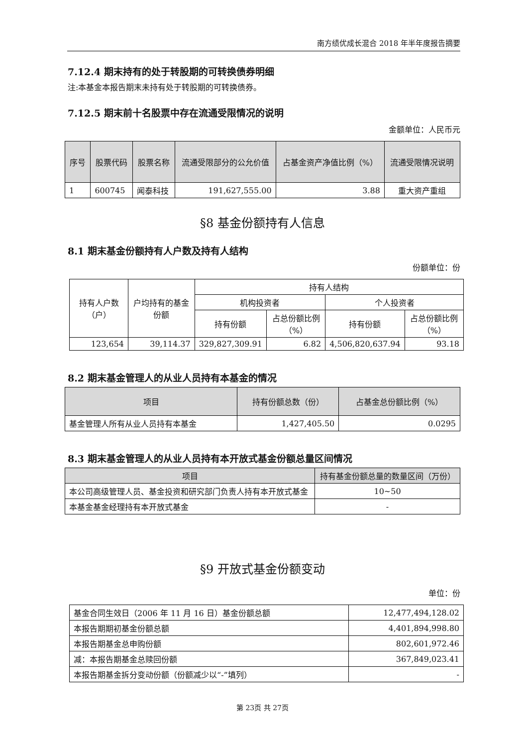南方绩优成长混合 2018 年半年度报告摘要
7.12.4 期末持有的处于转股期的可转换债券明细
注:本基金本报告期末未持有处于转股期的可转换债券。
7.12.5 期末前十名股票中存在流通受限情况的说明
金额单位：人民币元
| 序号 | 股票代码 | 股票名称 | 流通受限部分的公允价值 | 占基金资产净值比例（%） | 流通受限情况说明 |
| --- | --- | --- | --- | --- | --- |
| 1 | 600745 | 闻泰科技 | 191,627,555.00 | 3.88 | 重大资产重组 |
§8 基金份额持有人信息
8.1 期末基金份额持有人户数及持有人结构
份额单位：份
| 持有人户数（户） | 户均持有的基金份额 | 持有人结构 | | | |
| | | 机构投资者 | | 个人投资者 | |
| | | 持有份额 | 占总份额比例（%） | 持有份额 | 占总份额比例（%） |
| 123,654 | 39,114.37 | 329,827,309.91 | 6.82 | 4,506,820,637.94 | 93.18 |
8.2 期末基金管理人的从业人员持有本基金的情况
| 项目 | 持有份额总数（份） | 占基金总份额比例（%） |
| --- | --- | --- |
| 基金管理人所有从业人员持有本基金 | 1,427,405.50 | 0.0295 |
8.3 期末基金管理人的从业人员持有本开放式基金份额总量区间情况
| 项目 | 持有基金份额总量的数量区间（万份） |
| --- | --- |
| 本公司高级管理人员、基金投资和研究部门负责人持有本开放式基金 | 10~50 |
| 本基金基金经理持有本开放式基金 | - |
§9 开放式基金份额变动
单位：份
| 基金合同生效日（2006 年 11 月 16 日）基金份额总额 | 12,477,494,128.02 |
| 本报告期期初基金份额总额 | 4,401,894,998.80 |
| 本报告期基金总申购份额 | 802,601,972.46 |
| 减：本报告期基金总赎回份额 | 367,849,023.41 |
| 本报告期基金拆分变动份额（份额减少以“-”填列） | - |
第 23页 共 27页